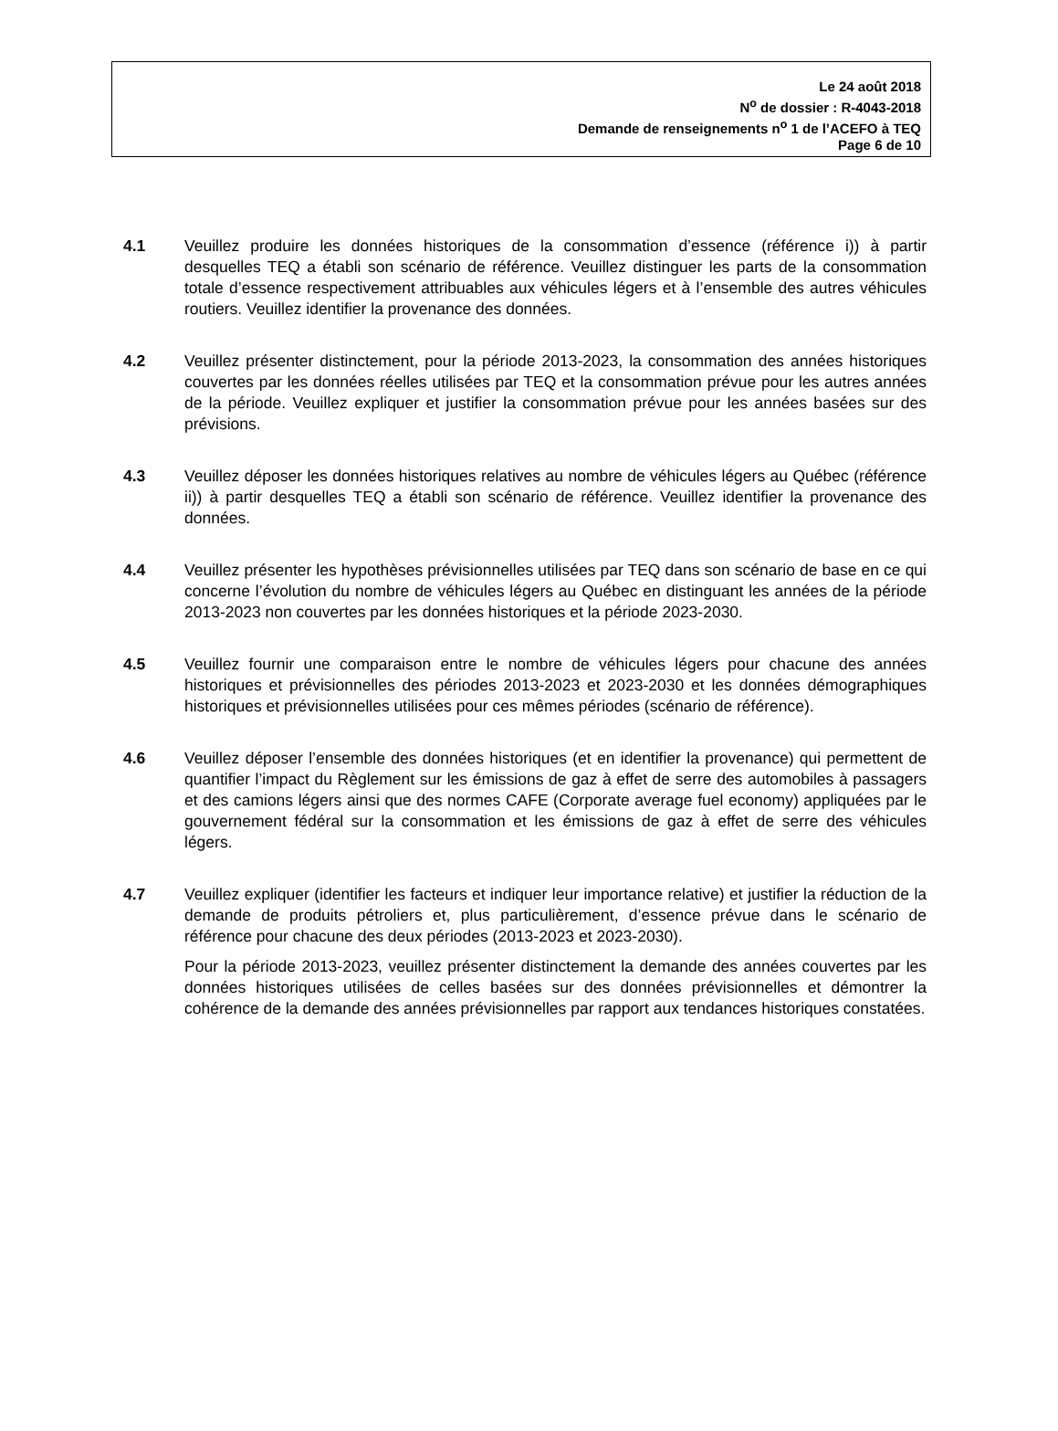Le 24 août 2018
N<sup>o</sup> de dossier : R-4043-2018
Demande de renseignements n<sup>o</sup> 1 de l’ACEFO à TEQ
Page 6 de 10
4.1 Veuillez produire les données historiques de la consommation d’essence (référence i)) à partir desquelles TEQ a établi son scénario de référence. Veuillez distinguer les parts de la consommation totale d’essence respectivement attribuables aux véhicules légers et à l’ensemble des autres véhicules routiers. Veuillez identifier la provenance des données.
4.2 Veuillez présenter distinctement, pour la période 2013-2023, la consommation des années historiques couvertes par les données réelles utilisées par TEQ et la consommation prévue pour les autres années de la période. Veuillez expliquer et justifier la consommation prévue pour les années basées sur des prévisions.
4.3 Veuillez déposer les données historiques relatives au nombre de véhicules légers au Québec (référence ii)) à partir desquelles TEQ a établi son scénario de référence. Veuillez identifier la provenance des données.
4.4 Veuillez présenter les hypothèses prévisionnelles utilisées par TEQ dans son scénario de base en ce qui concerne l’évolution du nombre de véhicules légers au Québec en distinguant les années de la période 2013-2023 non couvertes par les données historiques et la période 2023-2030.
4.5 Veuillez fournir une comparaison entre le nombre de véhicules légers pour chacune des années historiques et prévisionnelles des périodes 2013-2023 et 2023-2030 et les données démographiques historiques et prévisionnelles utilisées pour ces mêmes périodes (scénario de référence).
4.6 Veuillez déposer l’ensemble des données historiques (et en identifier la provenance) qui permettent de quantifier l’impact du Règlement sur les émissions de gaz à effet de serre des automobiles à passagers et des camions légers ainsi que des normes CAFE (Corporate average fuel economy) appliquées par le gouvernement fédéral sur la consommation et les émissions de gaz à effet de serre des véhicules légers.
4.7 Veuillez expliquer (identifier les facteurs et indiquer leur importance relative) et justifier la réduction de la demande de produits pétroliers et, plus particulièrement, d’essence prévue dans le scénario de référence pour chacune des deux périodes (2013-2023 et 2023-2030).
Pour la période 2013-2023, veuillez présenter distinctement la demande des années couvertes par les données historiques utilisées de celles basées sur des données prévisionnelles et démontrer la cohérence de la demande des années prévisionnelles par rapport aux tendances historiques constatées.